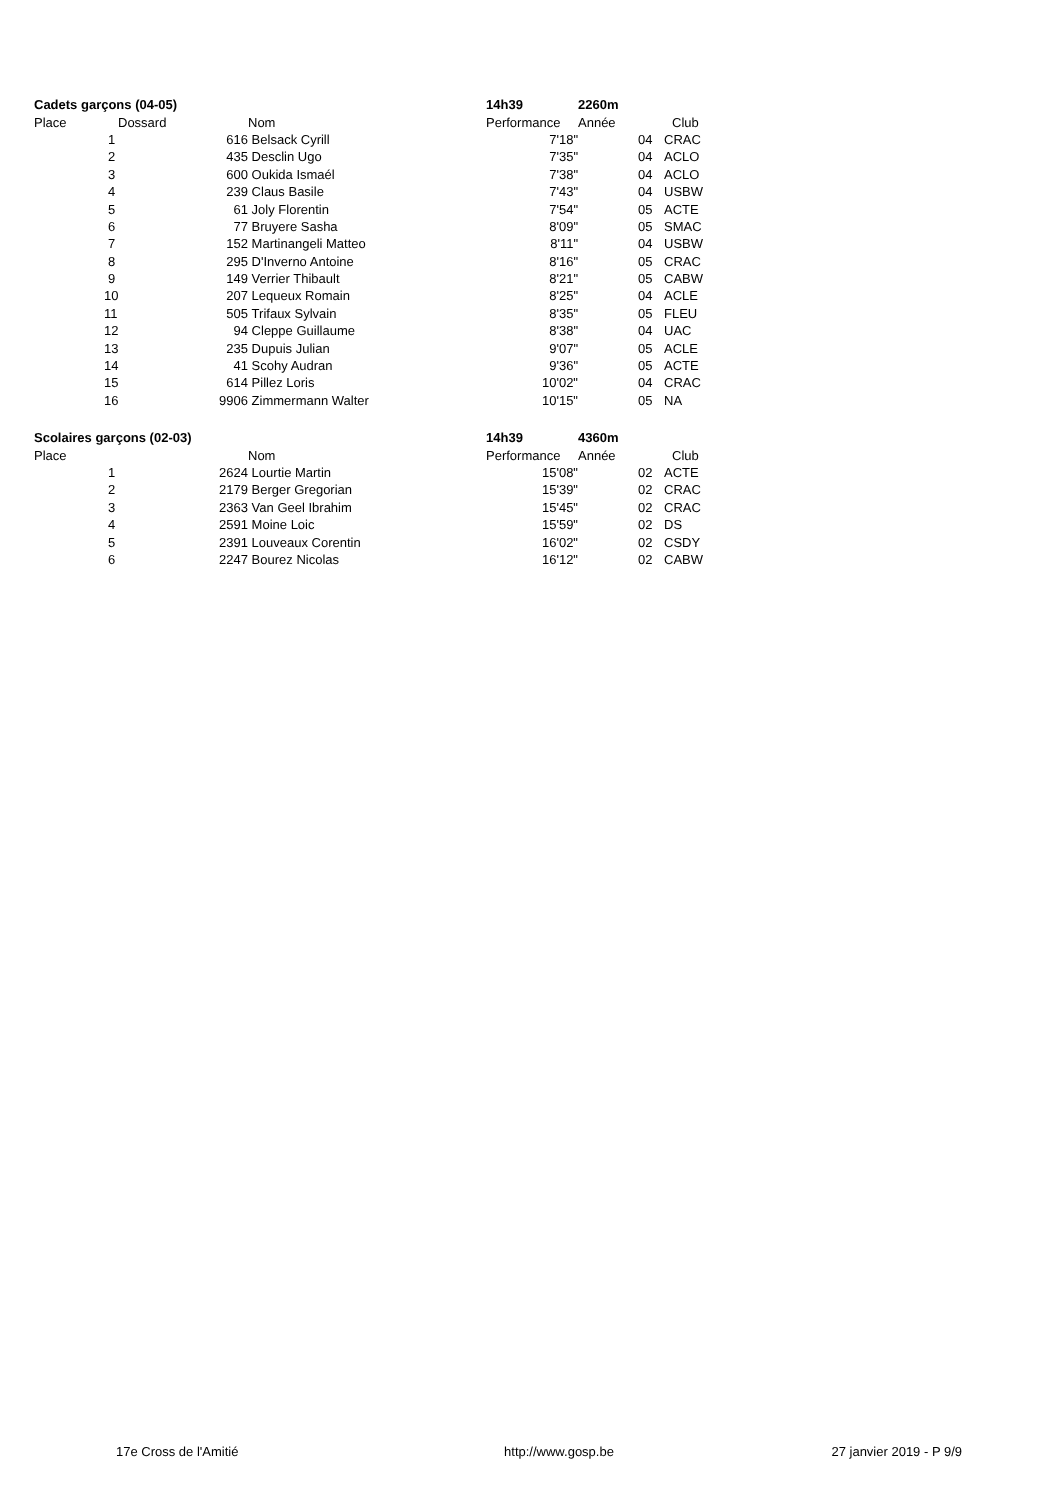| Cadets garçons (04-05) | | | | | 14h39 | 2260m | | |
| Place | Dossard | | | Nom | Performance | Année | | Club |
| 1 | | | 616 | Belsack Cyrill | 7'18" | | 04 | CRAC |
| 2 | | | 435 | Desclin Ugo | 7'35" | | 04 | ACLO |
| 3 | | | 600 | Oukida Ismaél | 7'38" | | 04 | ACLO |
| 4 | | | 239 | Claus Basile | 7'43" | | 04 | USBW |
| 5 | | | 61 | Joly Florentin | 7'54" | | 05 | ACTE |
| 6 | | | 77 | Bruyere Sasha | 8'09" | | 05 | SMAC |
| 7 | | | 152 | Martinangeli Matteo | 8'11" | | 04 | USBW |
| 8 | | | 295 | D'Inverno Antoine | 8'16" | | 05 | CRAC |
| 9 | | | 149 | Verrier Thibault | 8'21" | | 05 | CABW |
| 10 | | | 207 | Lequeux Romain | 8'25" | | 04 | ACLE |
| 11 | | | 505 | Trifaux Sylvain | 8'35" | | 05 | FLEU |
| 12 | | | 94 | Cleppe Guillaume | 8'38" | | 04 | UAC |
| 13 | | | 235 | Dupuis Julian | 9'07" | | 05 | ACLE |
| 14 | | | 41 | Scohy Audran | 9'36" | | 05 | ACTE |
| 15 | | | 614 | Pillez Loris | 10'02" | | 04 | CRAC |
| 16 | | | 9906 | Zimmermann Walter | 10'15" | | 05 | NA |
| Scolaires garçons (02-03) | | | | | 14h39 | 4360m | | |
| Place | | | | Nom | Performance | Année | | Club |
| 1 | | | 2624 | Lourtie Martin | 15'08" | | 02 | ACTE |
| 2 | | | 2179 | Berger Gregorian | 15'39" | | 02 | CRAC |
| 3 | | | 2363 | Van Geel Ibrahim | 15'45" | | 02 | CRAC |
| 4 | | | 2591 | Moine Loic | 15'59" | | 02 | DS |
| 5 | | | 2391 | Louveaux Corentin | 16'02" | | 02 | CSDY |
| 6 | | | 2247 | Bourez Nicolas | 16'12" | | 02 | CABW |
17e Cross de l'Amitié http://www.gosp.be 27 janvier 2019 - P 9/9